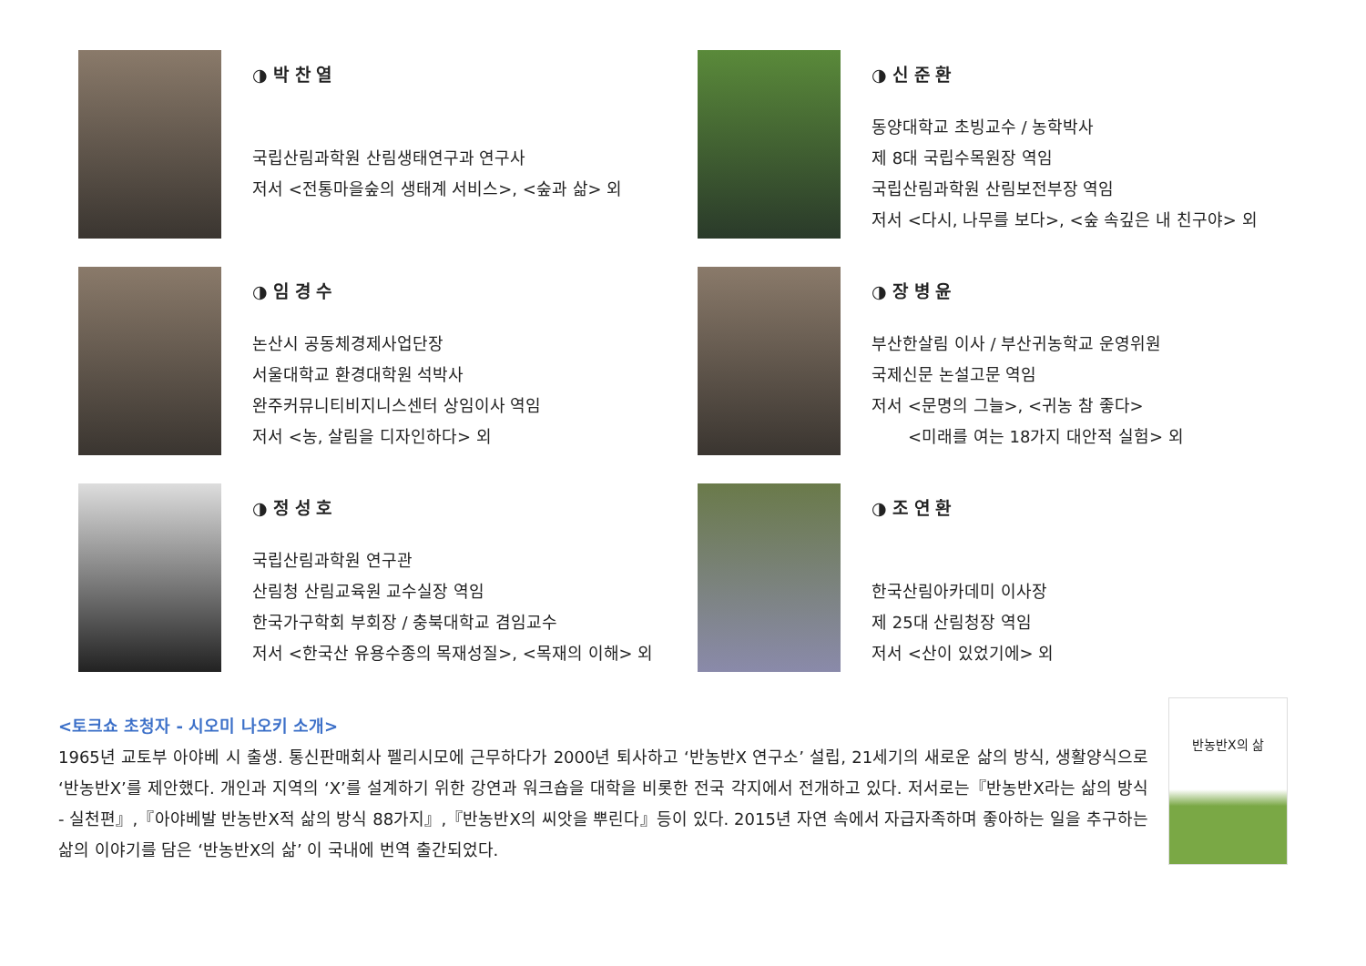◑ 박 찬 열
국립산림과학원 산림생태연구과 연구사
저서 <전통마을숲의 생태계 서비스>, <숲과 삶> 외
◑ 신 준 환
동양대학교 초빙교수 / 농학박사
제 8대 국립수목원장 역임
국립산림과학원 산림보전부장 역임
저서 <다시, 나무를 보다>, <숲 속깊은 내 친구야> 외
◑ 임 경 수
논산시 공동체경제사업단장
서울대학교 환경대학원 석박사
완주커뮤니티비지니스센터 상임이사 역임
저서 <농, 살림을 디자인하다> 외
◑ 장 병 윤
부산한살림 이사 / 부산귀농학교 운영위원
국제신문 논설고문 역임
저서 <문명의 그늘>, <귀농 참 좋다>
<미래를 여는 18가지 대안적 실험> 외
◑ 정 성 호
국립산림과학원 연구관
산림청 산림교육원 교수실장 역임
한국가구학회 부회장 / 충북대학교 겸임교수
저서 <한국산 유용수종의 목재성질>, <목재의 이해> 외
◑ 조 연 환
한국산림아카데미 이사장
제 25대 산림청장 역임
저서 <산이 있었기에> 외
<토크쇼 초청자 - 시오미 나오키 소개>
1965년 교토부 아야베 시 출생. 통신판매회사 펠리시모에 근무하다가 2000년 퇴사하고 ‘반농반X 연구소’ 설립, 21세기의 새로운 삶의 방식, 생활양식으로 ‘반농반X’를 제안했다. 개인과 지역의 ‘X’를 설계하기 위한 강연과 워크숍을 대학을 비롯한 전국 각지에서 전개하고 있다. 저서로는『반농반X라는 삶의 방식 - 실천편』,『아야베발 반농반X적 삶의 방식 88가지』,『반농반X의 씨앗을 뿌린다』등이 있다. 2015년 자연 속에서 자급자족하며 좋아하는 일을 추구하는 삶의 이야기를 담은 ‘반농반X의 삶’ 이 국내에 번역 출간되었다.
반농반X의 삶